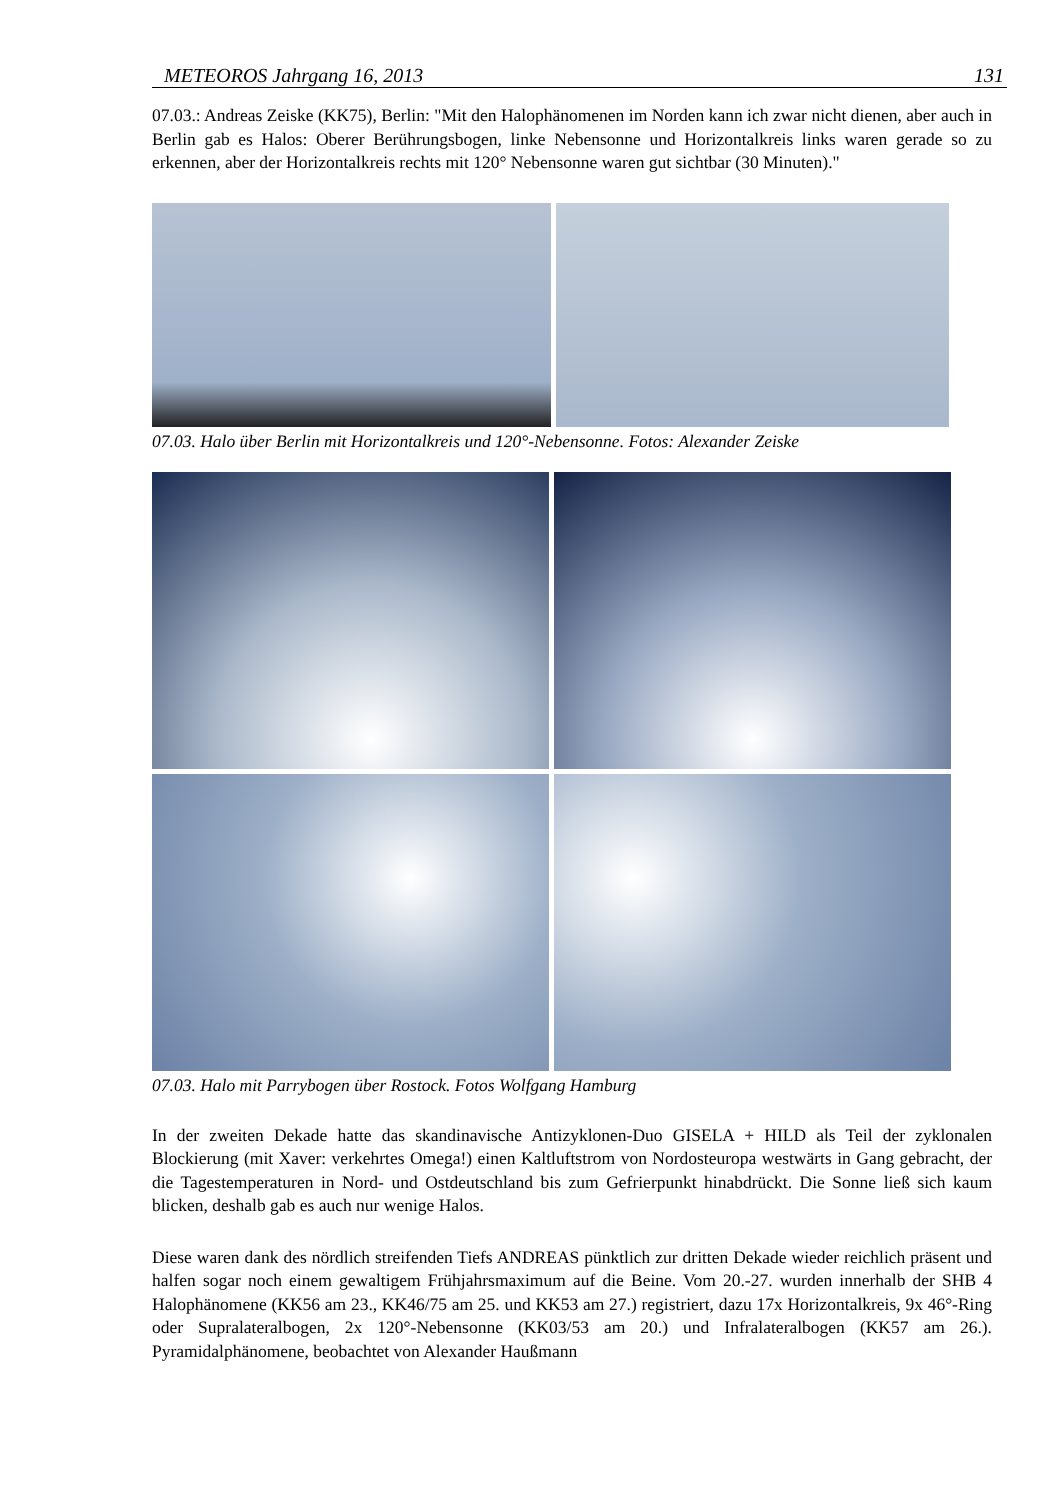METEOROS Jahrgang 16, 2013 131
07.03.: Andreas Zeiske (KK75), Berlin: "Mit den Halophänomenen im Norden kann ich zwar nicht dienen, aber auch in Berlin gab es Halos: Oberer Berührungsbogen, linke Nebensonne und Horizontalkreis links waren gerade so zu erkennen, aber der Horizontalkreis rechts mit 120° Nebensonne waren gut sichtbar (30 Minuten)."
07.03. Halo über Berlin mit Horizontalkreis und 120°-Nebensonne. Fotos: Alexander Zeiske
07.03. Halo mit Parrybogen über Rostock. Fotos Wolfgang Hamburg
In der zweiten Dekade hatte das skandinavische Antizyklonen-Duo GISELA + HILD als Teil der zyklonalen Blockierung (mit Xaver: verkehrtes Omega!) einen Kaltluftstrom von Nordosteuropa westwärts in Gang gebracht, der die Tagestemperaturen in Nord- und Ostdeutschland bis zum Gefrierpunkt hinabdrückt. Die Sonne ließ sich kaum blicken, deshalb gab es auch nur wenige Halos.
Diese waren dank des nördlich streifenden Tiefs ANDREAS pünktlich zur dritten Dekade wieder reichlich präsent und halfen sogar noch einem gewaltigem Frühjahrsmaximum auf die Beine. Vom 20.-27. wurden innerhalb der SHB 4 Halophänomene (KK56 am 23., KK46/75 am 25. und KK53 am 27.) registriert, dazu 17x Horizontalkreis, 9x 46°-Ring oder Supralateralbogen, 2x 120°-Nebensonne (KK03/53 am 20.) und Infralateralbogen (KK57 am 26.). Pyramidalphänomene, beobachtet von Alexander Haußmann